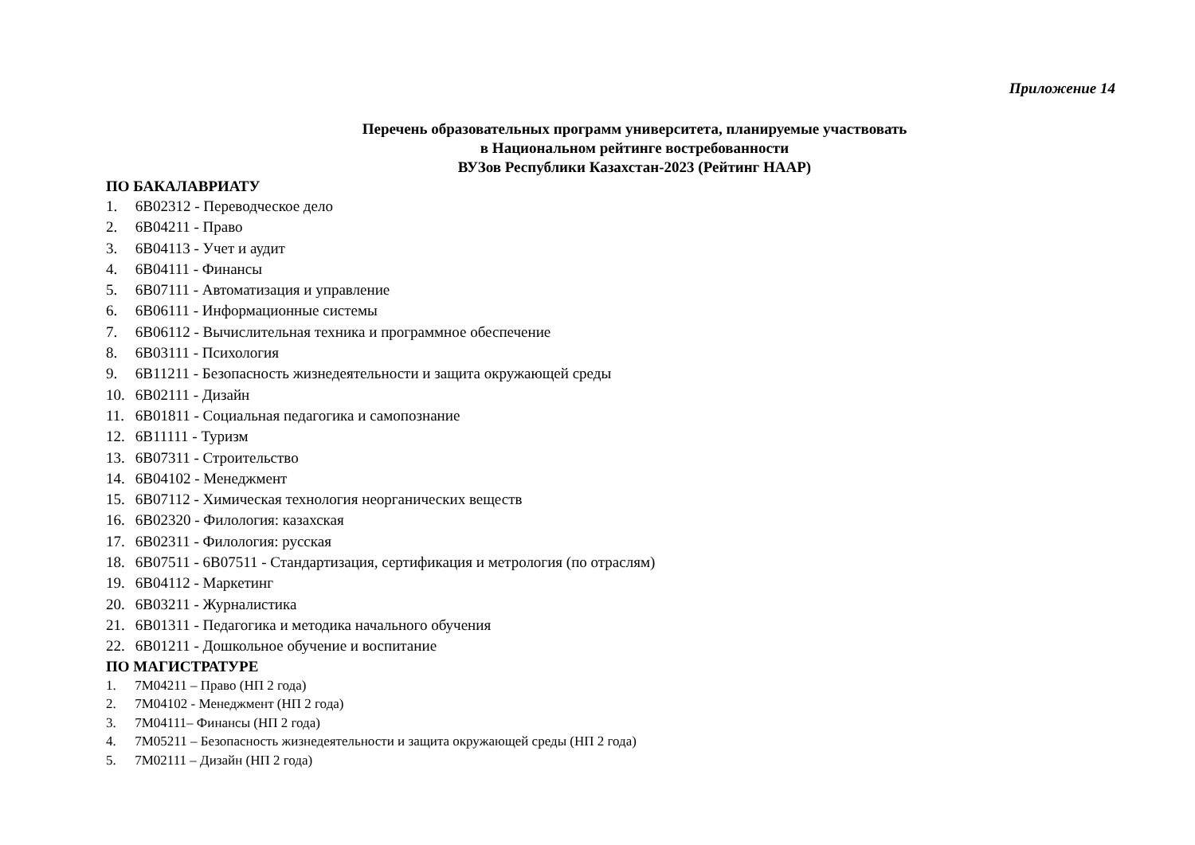Приложение 14
Перечень образовательных программ университета, планируемые участвовать
в Национальном рейтинге востребованности
ВУЗов Республики Казахстан-2023 (Рейтинг НААР)
ПО БАКАЛАВРИАТУ
1. 6B02312 - Переводческое дело
2. 6B04211 - Право
3. 6B04113 - Учет и аудит
4. 6B04111 - Финансы
5. 6B07111 - Автоматизация и управление
6. 6B06111 - Информационные системы
7. 6B06112 - Вычислительная техника и программное обеспечение
8. 6B03111 - Психология
9. 6B11211 - Безопасность жизнедеятельности и защита окружающей среды
10. 6B02111 - Дизайн
11. 6B01811 - Социальная педагогика и самопознание
12. 6B11111 - Туризм
13. 6B07311 - Строительство
14. 6B04102 - Менеджмент
15. 6B07112 - Химическая технология неорганических веществ
16. 6B02320 - Филология: казахская
17. 6B02311 - Филология: русская
18. 6B07511 - 6B07511 - Стандартизация, сертификация и метрология (по отраслям)
19. 6B04112 - Маркетинг
20. 6B03211 - Журналистика
21. 6B01311 - Педагогика и методика начального обучения
22. 6B01211 - Дошкольное обучение и воспитание
ПО МАГИСТРАТУРЕ
1. 7M04211 – Право (НП 2 года)
2. 7M04102 - Менеджмент (НП 2 года)
3. 7M04111– Финансы (НП 2 года)
4. 7M05211 – Безопасность жизнедеятельности и защита окружающей среды (НП 2 года)
5. 7M02111 – Дизайн (НП 2 года)